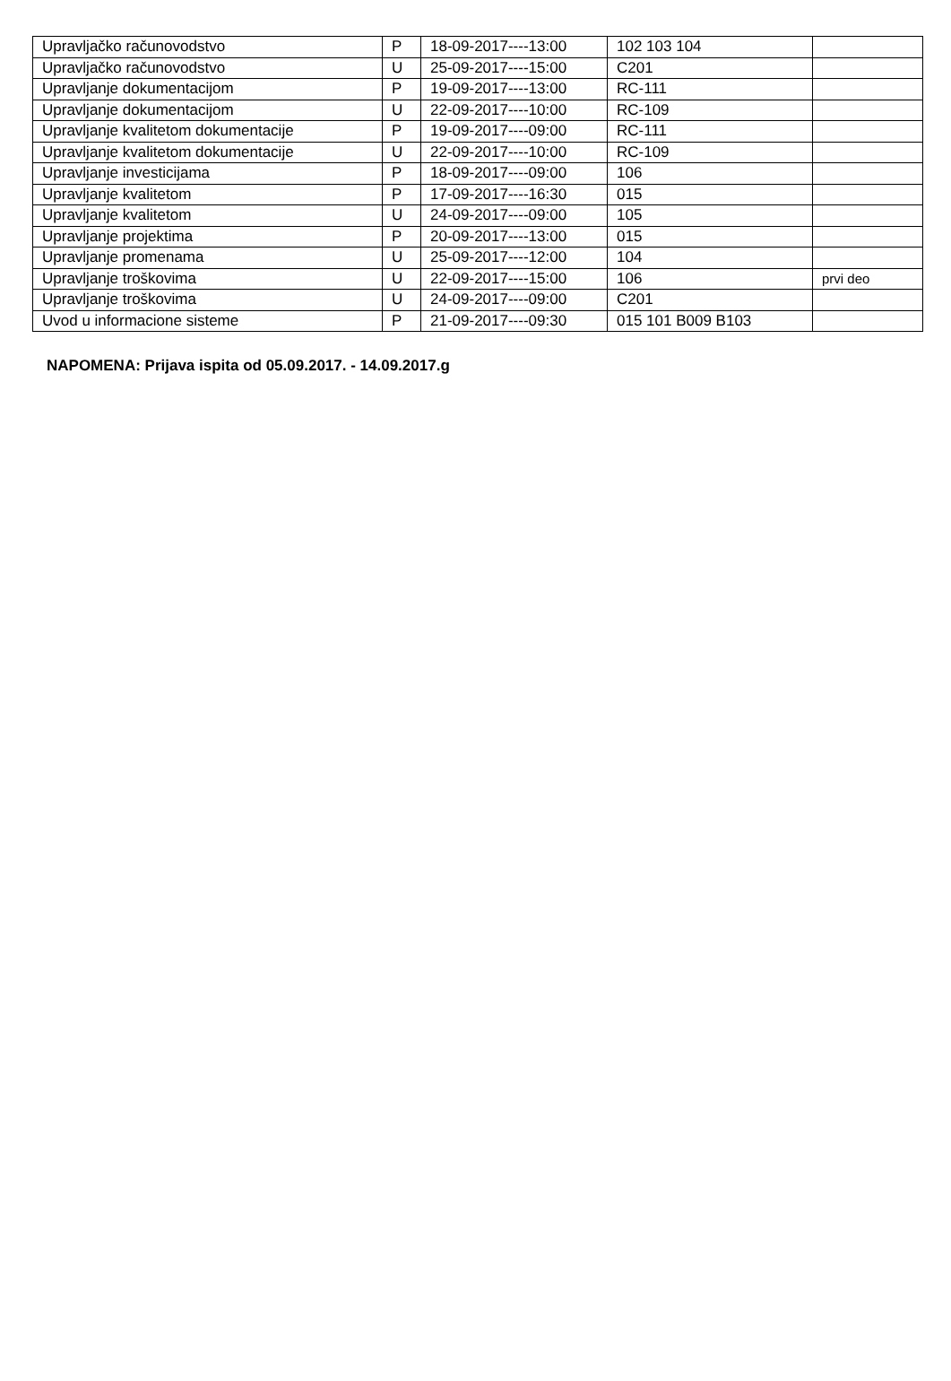| Upravljačko računovodstvo | P | 18-09-2017----13:00 | 102 103 104 | |
| Upravljačko računovodstvo | U | 25-09-2017----15:00 | C201 | |
| Upravljanje dokumentacijom | P | 19-09-2017----13:00 | RC-111 | |
| Upravljanje dokumentacijom | U | 22-09-2017----10:00 | RC-109 | |
| Upravljanje kvalitetom dokumentacije | P | 19-09-2017----09:00 | RC-111 | |
| Upravljanje kvalitetom dokumentacije | U | 22-09-2017----10:00 | RC-109 | |
| Upravljanje investicijama | P | 18-09-2017----09:00 | 106 | |
| Upravljanje kvalitetom | P | 17-09-2017----16:30 | 015 | |
| Upravljanje kvalitetom | U | 24-09-2017----09:00 | 105 | |
| Upravljanje projektima | P | 20-09-2017----13:00 | 015 | |
| Upravljanje promenama | U | 25-09-2017----12:00 | 104 | |
| Upravljanje troškovima | U | 22-09-2017----15:00 | 106 | prvi deo |
| Upravljanje troškovima | U | 24-09-2017----09:00 | C201 | |
| Uvod u informacione sisteme | P | 21-09-2017----09:30 | 015 101 B009 B103 | |
NAPOMENA: Prijava ispita od 05.09.2017. - 14.09.2017.g